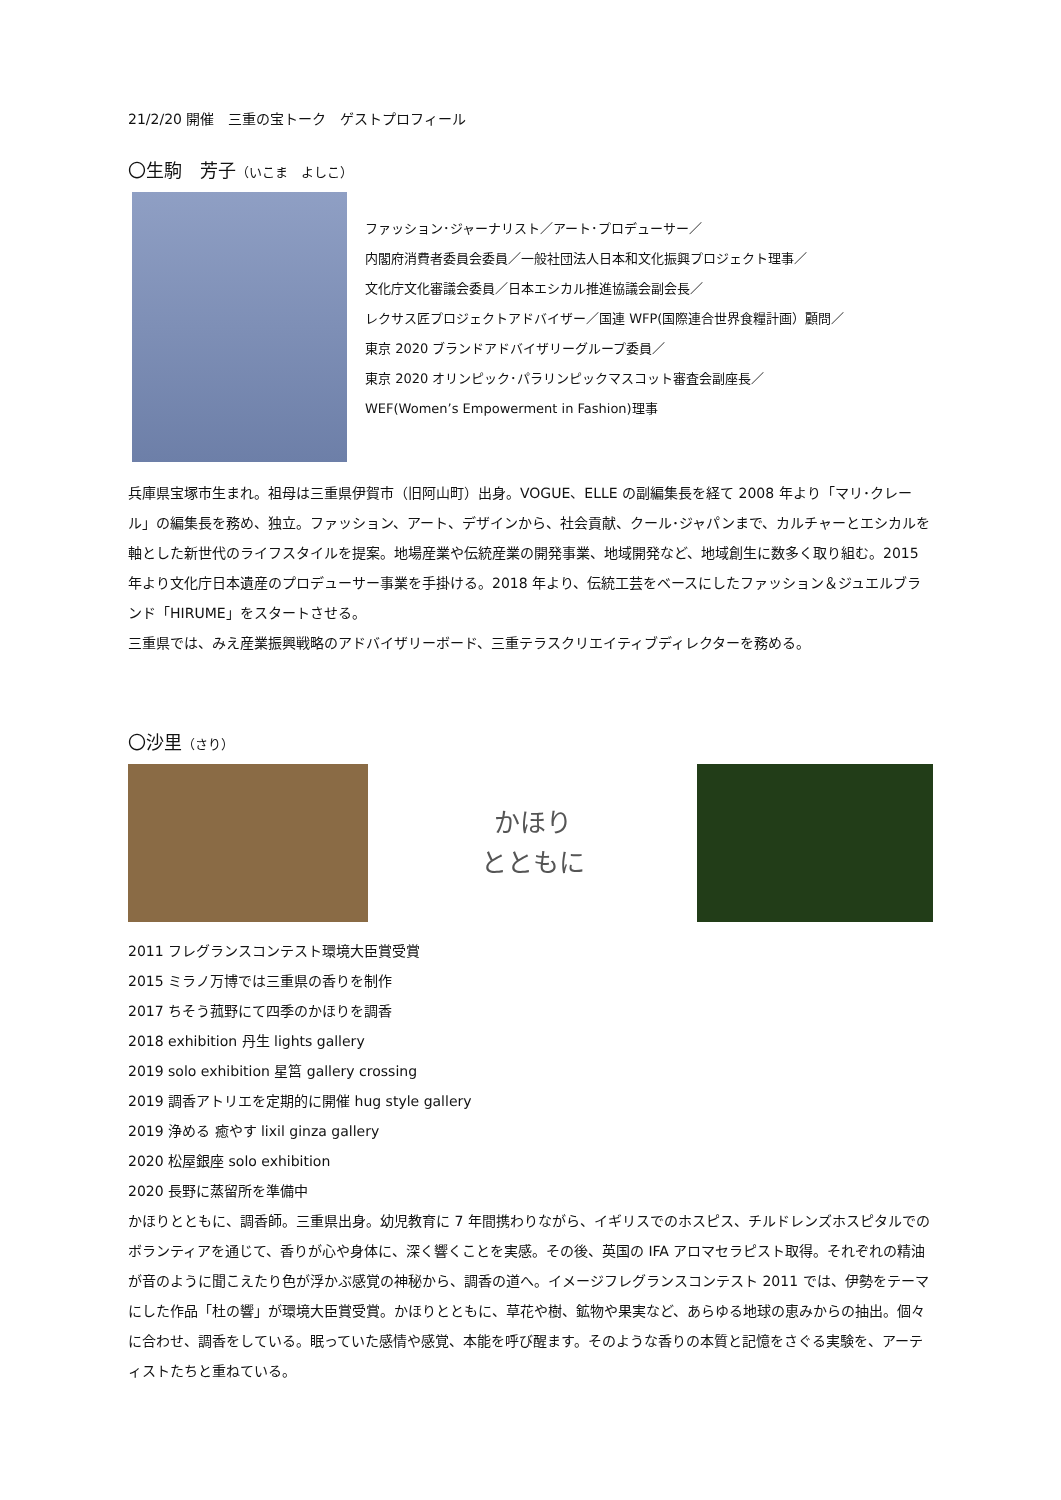21/2/20 開催　三重の宝トーク　ゲストプロフィール
〇生駒　芳子（いこま　よしこ）
ファッション･ジャーナリスト／アート･プロデューサー／
内閣府消費者委員会委員／一般社団法人日本和文化振興プロジェクト理事／
文化庁文化審議会委員／日本エシカル推進協議会副会長／
レクサス匠プロジェクトアドバイザー／国連 WFP(国際連合世界食糧計画）顧問／
東京 2020 ブランドアドバイザリーグループ委員／
東京 2020 オリンピック･パラリンピックマスコット審査会副座長／
WEF(Women’s Empowerment in Fashion)理事
兵庫県宝塚市生まれ。祖母は三重県伊賀市（旧阿山町）出身。VOGUE、ELLE の副編集長を経て 2008 年より「マリ･クレール」の編集長を務め、独立。ファッション、アート、デザインから、社会貢献、クール･ジャパンまで、カルチャーとエシカルを軸とした新世代のライフスタイルを提案。地場産業や伝統産業の開発事業、地域開発など、地域創生に数多く取り組む。2015 年より文化庁日本遺産のプロデューサー事業を手掛ける。2018 年より、伝統工芸をベースにしたファッション＆ジュエルブランド「HIRUME」をスタートさせる。
三重県では、みえ産業振興戦略のアドバイザリーボード、三重テラスクリエイティブディレクターを務める。
〇沙里（さり）
かほり
とともに
2011 フレグランスコンテスト環境大臣賞受賞
2015 ミラノ万博では三重県の香りを制作
2017 ちそう菰野にて四季のかほりを調香
2018 exhibition 丹生 lights gallery
2019 solo exhibition 星筥 gallery crossing
2019 調香アトリエを定期的に開催 hug style gallery
2019 浄める 癒やす lixil ginza gallery
2020 松屋銀座 solo exhibition
2020 長野に蒸留所を準備中
かほりとともに、調香師。三重県出身。幼児教育に 7 年間携わりながら、イギリスでのホスピス、チルドレンズホスピタルでのボランティアを通じて、香りが心や身体に、深く響くことを実感。その後、英国の IFA アロマセラピスト取得。それぞれの精油が音のように聞こえたり色が浮かぶ感覚の神秘から、調香の道へ。イメージフレグランスコンテスト 2011 では、伊勢をテーマにした作品「杜の響」が環境大臣賞受賞。かほりとともに、草花や樹、鉱物や果実など、あらゆる地球の恵みからの抽出。個々に合わせ、調香をしている。眠っていた感情や感覚、本能を呼び醒ます。そのような香りの本質と記憶をさぐる実験を、アーティストたちと重ねている。